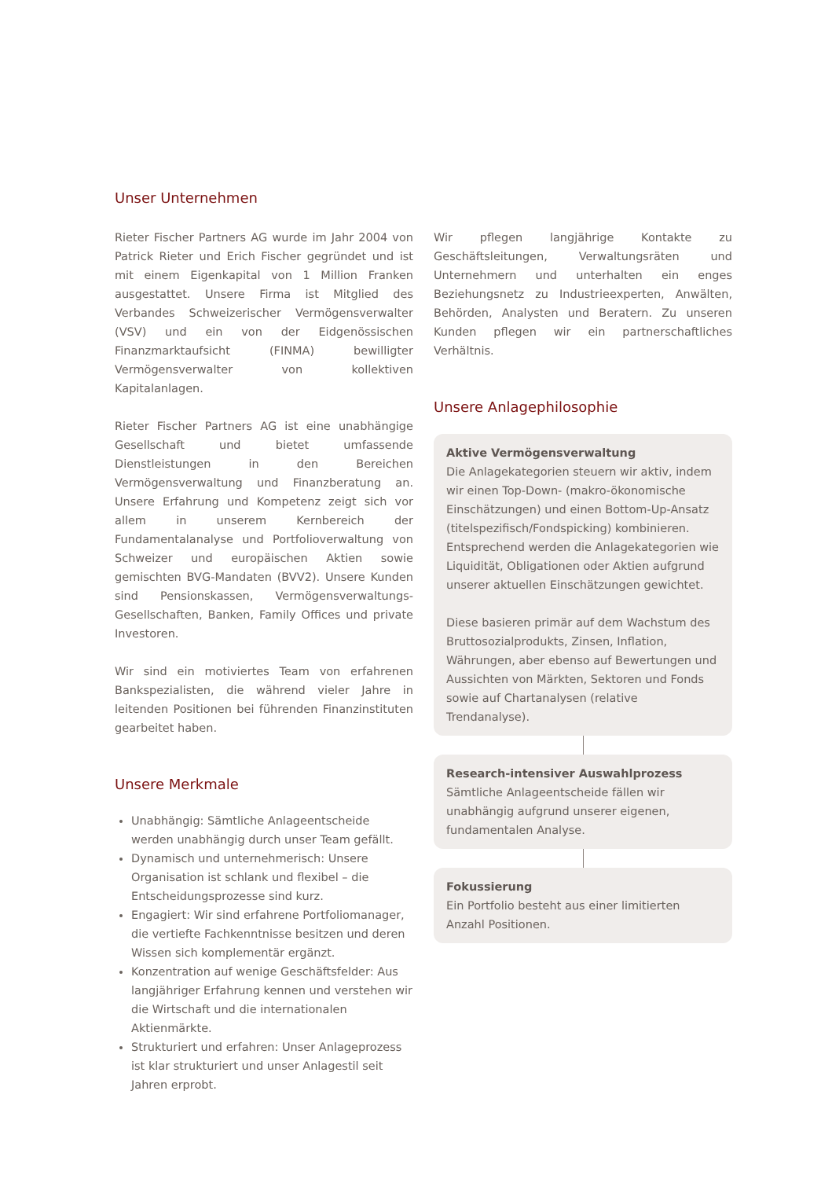Unser Unternehmen
Rieter Fischer Partners AG wurde im Jahr 2004 von Patrick Rieter und Erich Fischer gegründet und ist mit einem Eigenkapital von 1 Million Franken ausgestattet. Unsere Firma ist Mitglied des Verbandes Schweizerischer Vermögensverwalter (VSV) und ein von der Eidgenössischen Finanzmarktaufsicht (FINMA) bewilligter Vermögensverwalter von kollektiven Kapitalanlagen.
Rieter Fischer Partners AG ist eine unabhängige Gesellschaft und bietet umfassende Dienstleistungen in den Bereichen Vermögensverwaltung und Finanzberatung an. Unsere Erfahrung und Kompetenz zeigt sich vor allem in unserem Kernbereich der Fundamentalanalyse und Portfolioverwaltung von Schweizer und europäischen Aktien sowie gemischten BVG-Mandaten (BVV2). Unsere Kunden sind Pensionskassen, Vermögensverwaltungs-Gesellschaften, Banken, Family Offices und private Investoren.
Wir sind ein motiviertes Team von erfahrenen Bankspezialisten, die während vieler Jahre in leitenden Positionen bei führenden Finanzinstituten gearbeitet haben.
Unsere Merkmale
Unabhängig: Sämtliche Anlageentscheide werden unabhängig durch unser Team gefällt.
Dynamisch und unternehmerisch: Unsere Organisation ist schlank und flexibel – die Entscheidungsprozesse sind kurz.
Engagiert: Wir sind erfahrene Portfoliomanager, die vertiefte Fachkenntnisse besitzen und deren Wissen sich komplementär ergänzt.
Konzentration auf wenige Geschäftsfelder: Aus langjähriger Erfahrung kennen und verstehen wir die Wirtschaft und die internationalen Aktienmärkte.
Strukturiert und erfahren: Unser Anlageprozess ist klar strukturiert und unser Anlagestil seit Jahren erprobt.
Wir pflegen langjährige Kontakte zu Geschäftsleitungen, Verwaltungsräten und Unternehmern und unterhalten ein enges Beziehungsnetz zu Industrieexperten, Anwälten, Behörden, Analysten und Beratern. Zu unseren Kunden pflegen wir ein partnerschaftliches Verhältnis.
Unsere Anlagephilosophie
Aktive Vermögensverwaltung
Die Anlagekategorien steuern wir aktiv, indem wir einen Top-Down- (makro-ökonomische Einschätzungen) und einen Bottom-Up-Ansatz (titelspezifisch/Fondspicking) kombinieren. Entsprechend werden die Anlagekategorien wie Liquidität, Obligationen oder Aktien aufgrund unserer aktuellen Einschätzungen gewichtet.
Diese basieren primär auf dem Wachstum des Bruttosozialprodukts, Zinsen, Inflation, Währungen, aber ebenso auf Bewertungen und Aussichten von Märkten, Sektoren und Fonds sowie auf Chartanalysen (relative Trendanalyse).
Research-intensiver Auswahlprozess
Sämtliche Anlageentscheide fällen wir unabhängig aufgrund unserer eigenen, fundamentalen Analyse.
Fokussierung
Ein Portfolio besteht aus einer limitierten Anzahl Positionen.